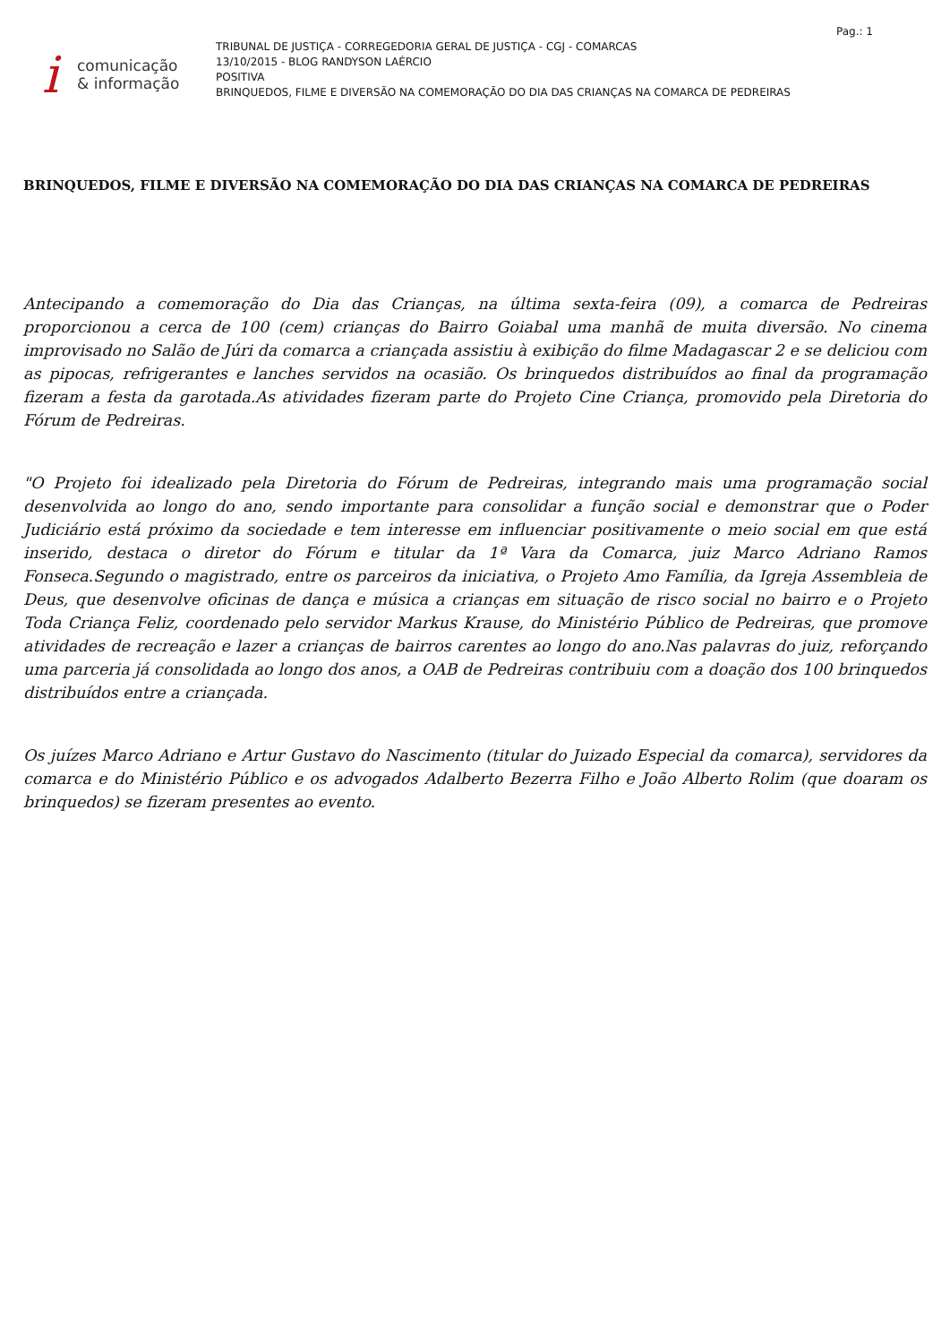Pag.: 1
i
comunicação
& informação
TRIBUNAL DE JUSTIÇA - CORREGEDORIA GERAL DE JUSTIÇA - CGJ - COMARCAS
13/10/2015 - BLOG RANDYSON LAÉRCIO
POSITIVA
BRINQUEDOS, FILME E DIVERSÃO NA COMEMORAÇÃO DO DIA DAS CRIANÇAS NA COMARCA DE PEDREIRAS
BRINQUEDOS, FILME E DIVERSÃO NA COMEMORAÇÃO DO DIA DAS CRIANÇAS NA COMARCA DE PEDREIRAS
Antecipando a comemoração do Dia das Crianças, na última sexta-feira (09), a comarca de Pedreiras proporcionou a cerca de 100 (cem) crianças do Bairro Goiabal uma manhã de muita diversão. No cinema improvisado no Salão de Júri da comarca a criançada assistiu à exibição do filme Madagascar 2 e se deliciou com as pipocas, refrigerantes e lanches servidos na ocasião. Os brinquedos distribuídos ao final da programação fizeram a festa da garotada.As atividades fizeram parte do Projeto Cine Criança, promovido pela Diretoria do Fórum de Pedreiras.
"O Projeto foi idealizado pela Diretoria do Fórum de Pedreiras, integrando mais uma programação social desenvolvida ao longo do ano, sendo importante para consolidar a função social e demonstrar que o Poder Judiciário está próximo da sociedade e tem interesse em influenciar positivamente o meio social em que está inserido, destaca o diretor do Fórum e titular da 1ª Vara da Comarca, juiz Marco Adriano Ramos Fonseca.Segundo o magistrado, entre os parceiros da iniciativa, o Projeto Amo Família, da Igreja Assembleia de Deus, que desenvolve oficinas de dança e música a crianças em situação de risco social no bairro e o Projeto Toda Criança Feliz, coordenado pelo servidor Markus Krause, do Ministério Público de Pedreiras, que promove atividades de recreação e lazer a crianças de bairros carentes ao longo do ano.Nas palavras do juiz, reforçando uma parceria já consolidada ao longo dos anos, a OAB de Pedreiras contribuiu com a doação dos 100 brinquedos distribuídos entre a criançada.
Os juízes Marco Adriano e Artur Gustavo do Nascimento (titular do Juizado Especial da comarca), servidores da comarca e do Ministério Público e os advogados Adalberto Bezerra Filho e João Alberto Rolim (que doaram os brinquedos) se fizeram presentes ao evento.